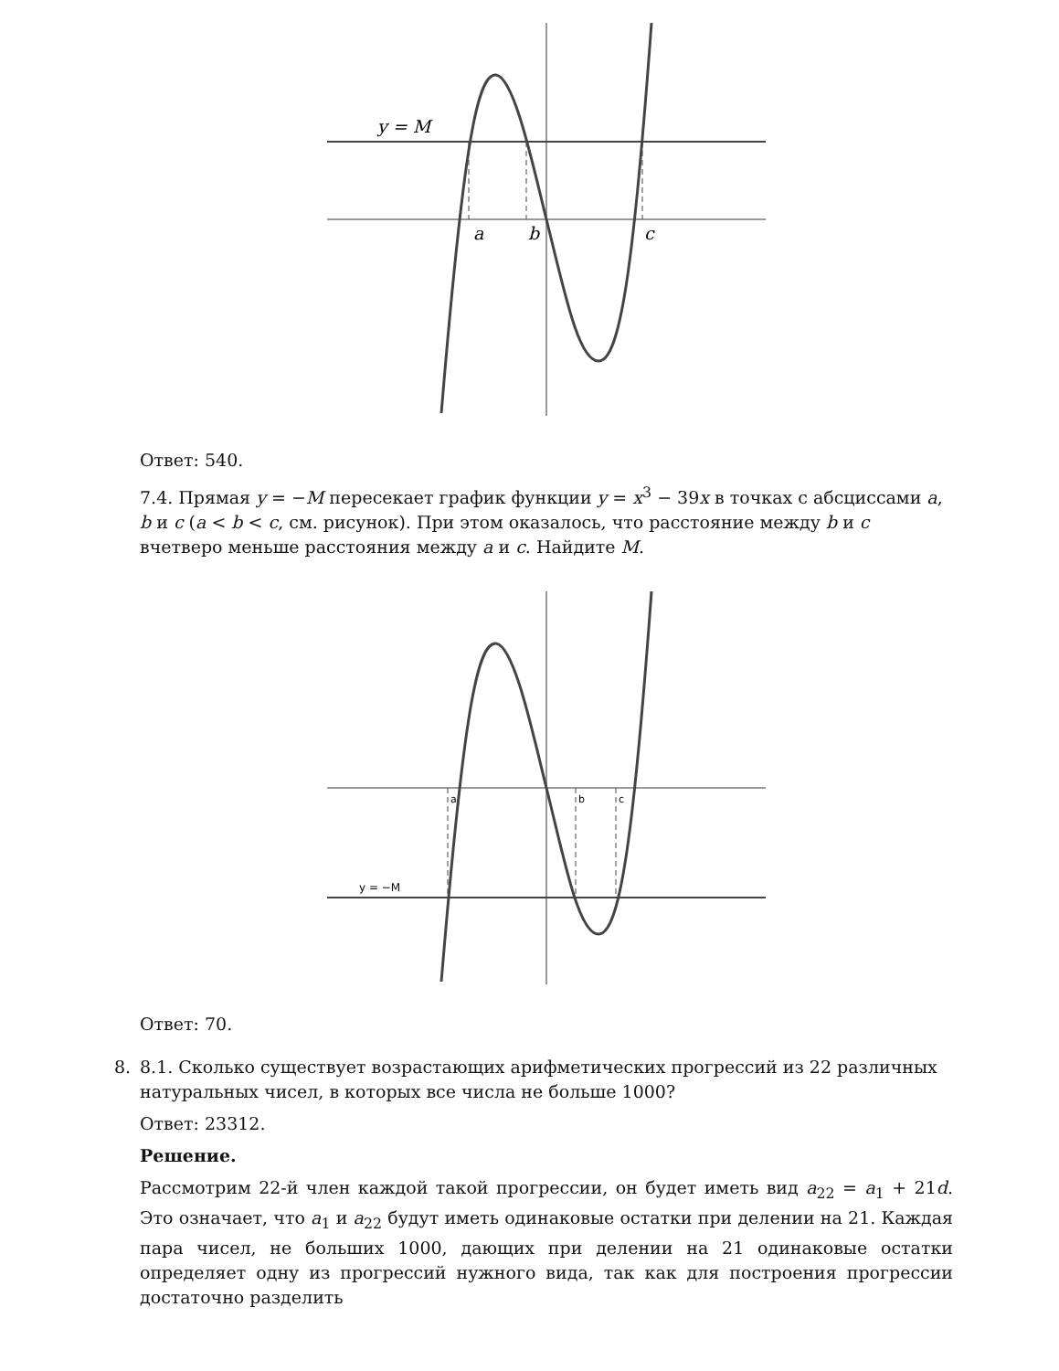y = M
a
b
c
Ответ: 540.
7.4. Прямая y = −M пересекает график функции y = x<sup>3</sup> − 39x в точках с абсциссами a, b и c (a < b < c, см. рисунок). При этом оказалось, что расстояние между b и c вчетверо меньше расстояния между a и c. Найдите M.
y = −M
a
b
c
Ответ: 70.
8. 8.1. Сколько существует возрастающих арифметических прогрессий из 22 различных натуральных чисел, в которых все числа не больше 1000?
Ответ: 23312.
Решение.
Рассмотрим 22-й член каждой такой прогрессии, он будет иметь вид a<sub>22</sub> = a<sub>1</sub> + 21d. Это означает, что a<sub>1</sub> и a<sub>22</sub> будут иметь одинаковые остатки при делении на 21. Каждая пара чисел, не больших 1000, дающих при делении на 21 одинаковые остатки определяет одну из прогрессий нужного вида, так как для построения прогрессии достаточно разделить